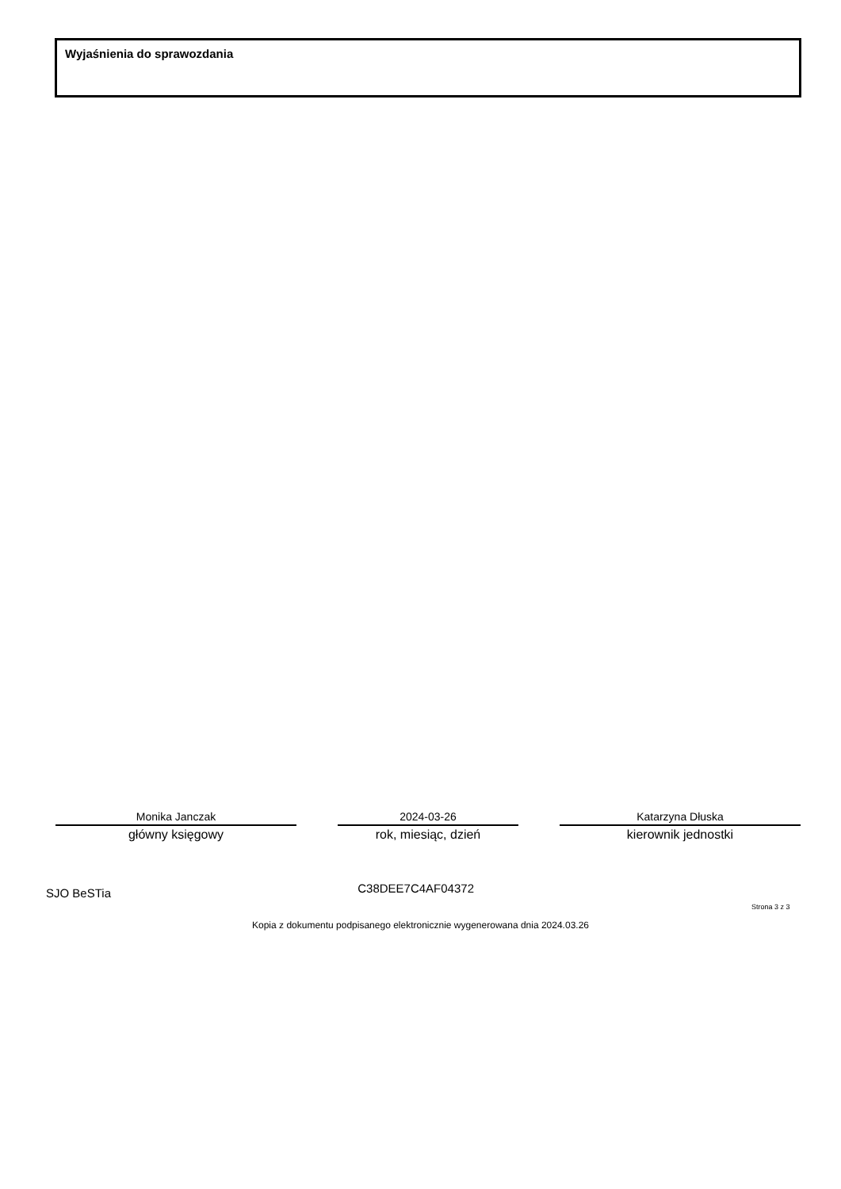Wyjaśnienia do sprawozdania
Monika Janczak
główny księgowy
2024-03-26
rok, miesiąc, dzień
Katarzyna Dłuska
kierownik jednostki
SJO BeSTia C38DEE7C4AF04372
Strona 3 z 3
Kopia z dokumentu podpisanego elektronicznie wygenerowana dnia 2024.03.26